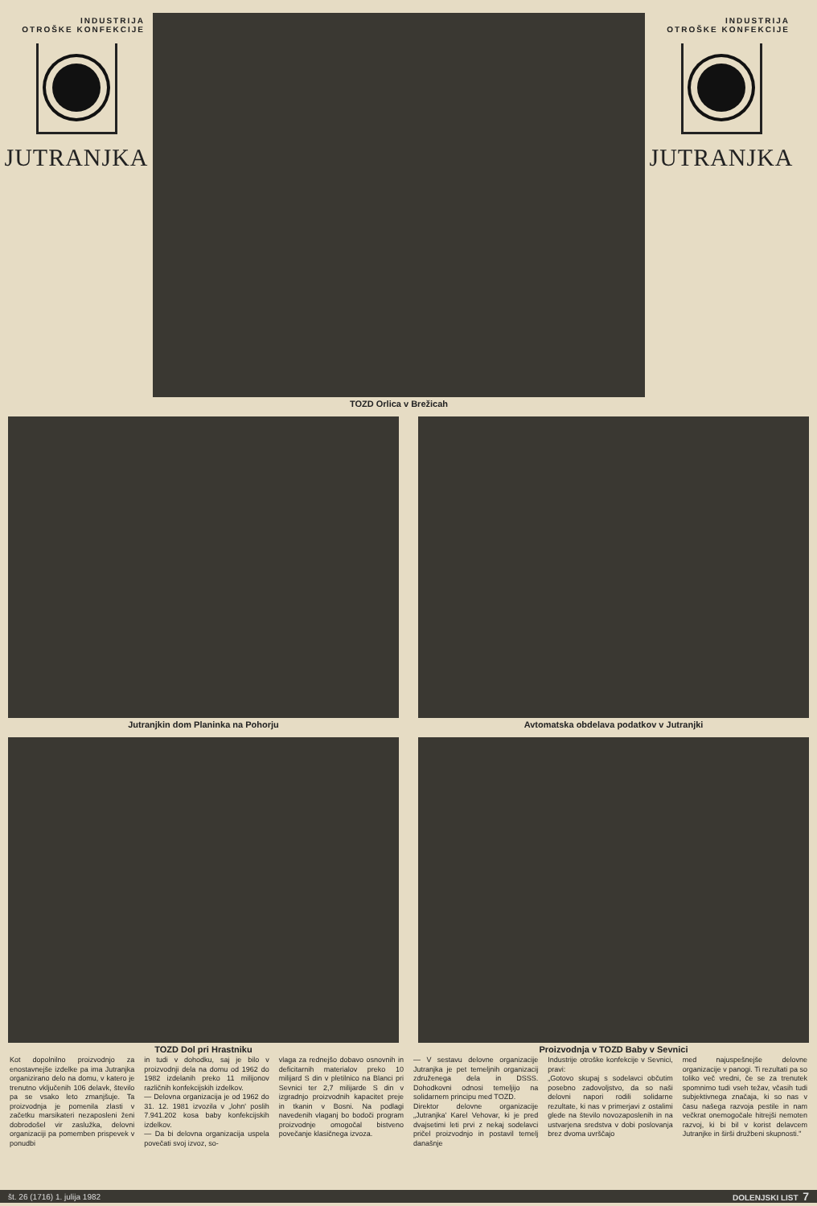INDUSTRIJA
OTROŠKE KONFEKCIJE
JUTRANJKA
TOZD Orlica v Brežicah INDUSTRIJA
OTROŠKE KONFEKCIJE
JUTRANJKA
Jutranjkin dom Planinka na Pohorju Avtomatska obdelava podatkov v Jutranjki
TOZD Dol pri Hrastniku Proizvodnja v TOZD Baby v Sevnici
Kot dopolnilno proizvodnjo za enostavnejše izdelke pa ima Jutranjka organizirano delo na domu, v katero je trenutno vključenih 106 delavk, število pa se vsako leto zmanjšuje. Ta proizvodnja je pomenila zlasti v začetku marsikateri nezaposleni ženi dobrodošel vir zaslužka, delovni organizaciji pa pomemben prispevek v ponudbi
in tudi v dohodku, saj je bilo v proizvodnji dela na domu od 1962 do 1982 izdelanih preko 11 milijonov različnih konfekcijskih izdelkov.
— Delovna organizacija je od 1962 do 31. 12. 1981 izvozila v „lohn' poslih 7.941.202 kosa baby konfekcijskih izdelkov.
— Da bi delovna organizacija uspela povečati svoj izvoz, so-
vlaga za rednejšo dobavo osnovnih in deficitarnih materialov preko 10 milijard S din v pletilnico na Blanci pri Sevnici ter 2,7 milijarde S din v izgradnjo proizvodnih kapacitet preje in tkanin v Bosni. Na podlagi navedenih vlaganj bo bodoči program proizvodnje omogočal bistveno povečanje klasičnega izvoza.
— V sestavu delovne organizacije Jutranjka je pet temeljnih organizacij združenega dela in DSSS. Dohodkovni odnosi temeljijo na solidarnem principu med TOZD.
Direktor delovne organizacije „Jutranjka' Karel Vehovar, ki je pred dvajsetimi leti prvi z nekaj sodelavci pričel proizvodnjo in postavil temelj današnje
Industrije otroške konfekcije v Sevnici, pravi:
„Gotovo skupaj s sodelavci občutim posebno zadovoljstvo, da so naši delovni napori rodili solidarne rezultate, ki nas v primerjavi z ostalimi glede na število novozaposlenih in na ustvarjena sredstva v dobi poslovanja brez dvoma uvrščajo
med najuspešnejše delovne organizacije v panogi. Ti rezultati pa so toliko več vredni, če se za trenutek spomnimo tudi vseh težav, včasih tudi subjektivnega značaja, ki so nas v času našega razvoja pestile in nam večkrat onemogočale hitrejši nemoten razvoj, ki bi bil v korist delavcem Jutranjke in širši družbeni skupnosti."
št. 26 (1716) 1. julija 1982 DOLENJSKI LIST 7